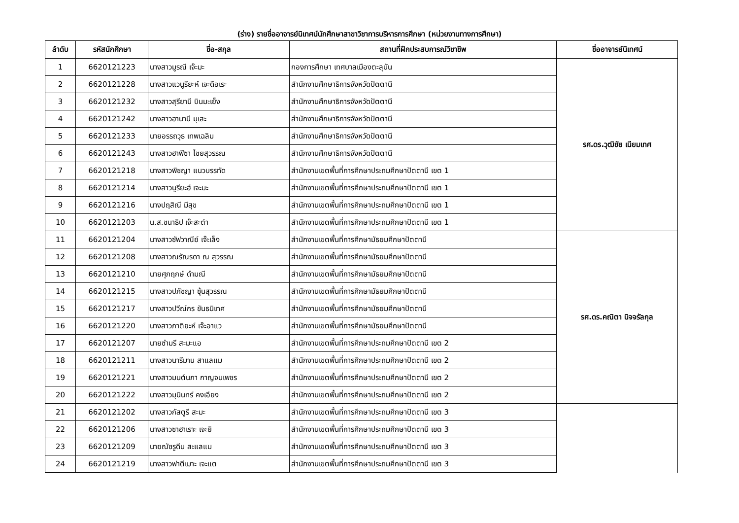(ร่าง) รายชื่ออาจารย์นิเทศน์นักศึกษาสาขาวิชาการบริหารการศึกษา (หน่วยงานทางการศึกษา)
| ลำดับ | รหัสนักศึกษา | ชื่อ-สกุล | สถานที่ฝึกประสบการณ์วิชาชีพ | ชื่ออาจารย์นิเทศน์ |
| --- | --- | --- | --- | --- |
| 1 | 6620121223 | นางสาวมูรณี เจ๊ะมะ | กองการศึกษา เทศบาลเมืองตะลุบัน | รศ.ดร.วุฒิชัย เนียมเทศ |
| 2 | 6620121228 | นางสาวแวนูรียะห์ เจะดือเระ | สำนักงานศึกษาธิการจังหวัดปัตตานี | |
| 3 | 6620121232 | นางสาวสุรียานี บินมะเย็ง | สำนักงานศึกษาธิการจังหวัดปัตตานี | |
| 4 | 6620121242 | นางสาวฮานานี มุเสะ | สำนักงานศึกษาธิการจังหวัดปัตตานี | |
| 5 | 6620121233 | นายอรรถวุธ เทพเฉลิม | สำนักงานศึกษาธิการจังหวัดปัตตานี | |
| 6 | 6620121243 | นางสาวฮาฟีซา ไชยสุวรรณ | สำนักงานศึกษาธิการจังหวัดปัตตานี | |
| 7 | 6620121218 | นางสาวพิชญา แนวบรรทัด | สำนักงานเขตพื้นที่การศึกษาประถมศึกษาปัตตานี เขต 1 | |
| 8 | 6620121214 | นางสาวนูรียะฮ์ เจะมะ | สำนักงานเขตพื้นที่การศึกษาประถมศึกษาปัตตานี เขต 1 | |
| 9 | 6620121216 | นางปฤสิณี มีสุข | สำนักงานเขตพื้นที่การศึกษาประถมศึกษาปัตตานี เขต 1 | |
| 10 | 6620121203 | น.ส.ชนาธิป เจ๊ะสะตำ | สำนักงานเขตพื้นที่การศึกษาประถมศึกษาปัตตานี เขต 1 | |
| 11 | 6620121204 | นางสาวซัฟวาณีย์ เจ๊ะเล็ง | สำนักงานเขตพื้นที่การศึกษามัธยมศึกษาปัตตานี | รศ.ดร.คณิตา นิจจรัลกุล |
| 12 | 6620121208 | นางสาวณรัณรดา ณ สุวรรณ | สำนักงานเขตพื้นที่การศึกษามัธยมศึกษาปัตตานี | |
| 13 | 6620121210 | นายศุภฤกษ์ ดำมณี | สำนักงานเขตพื้นที่การศึกษามัธยมศึกษาปัตตานี | |
| 14 | 6620121215 | นางสาวปภัชญา ซุ้นสุวรรณ | สำนักงานเขตพื้นที่การศึกษามัธยมศึกษาปัตตานี | |
| 15 | 6620121217 | นางสาวปวีณ์กร ขันธนิเทศ | สำนักงานเขตพื้นที่การศึกษามัธยมศึกษาปัตตานี | |
| 16 | 6620121220 | นางสาวภาติยะห์ เจ๊ะอาแว | สำนักงานเขตพื้นที่การศึกษามัธยมศึกษาปัตตานี | |
| 17 | 6620121207 | นายซำมรี สะมะแอ | สำนักงานเขตพื้นที่การศึกษาประถมศึกษาปัตตานี เขต 2 | |
| 18 | 6620121211 | นางสาวนารีมาน สาแลแม | สำนักงานเขตพื้นที่การศึกษาประถมศึกษาปัตตานี เขต 2 | |
| 19 | 6620121221 | นางสาวมนต์นภา กาญจนเพชร | สำนักงานเขตพื้นที่การศึกษาประถมศึกษาปัตตานี เขต 2 | |
| 20 | 6620121222 | นางสาวมุนินทร์ คงเอียง | สำนักงานเขตพื้นที่การศึกษาประถมศึกษาปัตตานี เขต 2 | |
| 21 | 6620121202 | นางสาวกัสตูรี สะมะ | สำนักงานเขตพื้นที่การศึกษาประถมศึกษาปัตตานี เขต 3 | |
| 22 | 6620121206 | นางสาวซาฮาเราะ เจะยิ | สำนักงานเขตพื้นที่การศึกษาประถมศึกษาปัตตานี เขต 3 | |
| 23 | 6620121209 | นายณัซรูดีน สะแลแม | สำนักงานเขตพื้นที่การศึกษาประถมศึกษาปัตตานี เขต 3 | |
| 24 | 6620121219 | นางสาวฟาตีเมาะ เจะแต | สำนักงานเขตพื้นที่การศึกษาประถมศึกษาปัตตานี เขต 3 | |